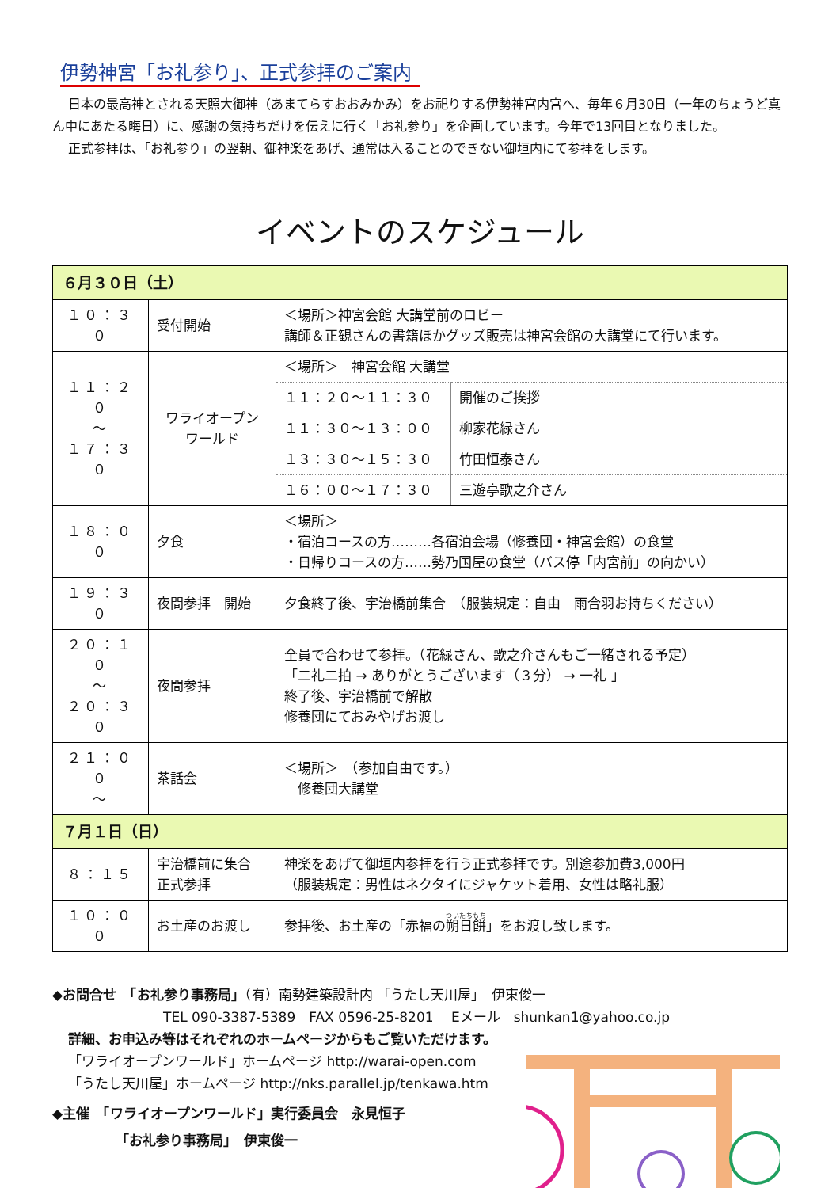伊勢神宮「お礼参り」、正式参拝のご案内
日本の最高神とされる天照大御神（あまてらすおおみかみ）をお祀りする伊勢神宮内宮へ、毎年６月30日（一年のちょうど真ん中にあたる晦日）に、感謝の気持ちだけを伝えに行く「お礼参り」を企画しています。今年で13回目となりました。
正式参拝は、「お礼参り」の翌朝、御神楽をあげ、通常は入ることのできない御垣内にて参拝をします。
イベントのスケジュール
| ６月３０日（土） | | |
| １０：３０ | 受付開始 | ＜場所＞神宮会館 大講堂前のロビー 講師＆正観さんの書籍ほかグッズ販売は神宮会館の大講堂にて行います。 |
| １１：２０ ～ １７：３０ | ワライオープン ワールド | / ＜場所＞ 神宮会館 大講堂 / / / １１：２０～１１：３０ / 開催のご挨拶 / / １１：３０～１３：００ / 柳家花緑さん / / １３：３０～１５：３０ / 竹田恒泰さん / / １６：００～１７：３０ / 三遊亭歌之介さん / |
| １８：００ | 夕食 | ＜場所＞ ・宿泊コースの方………各宿泊会場（修養団・神宮会館）の食堂 ・日帰りコースの方……勢乃国屋の食堂（バス停「内宮前」の向かい） |
| １９：３０ | 夜間参拝 開始 | 夕食終了後、宇治橋前集合 （服装規定：自由 雨合羽お持ちください） |
| ２０：１０ ～ ２０：３０ | 夜間参拝 | 全員で合わせて参拝。（花緑さん、歌之介さんもご一緒される予定） 「二礼二拍 → ありがとうございます（３分） → 一礼 」 終了後、宇治橋前で解散 修養団にておみやげお渡し |
| ２１：００ ～ | 茶話会 | ＜場所＞ （参加自由です。） 修養団大講堂 |
| ７月１日（日） | | |
| ８：１５ | 宇治橋前に集合 正式参拝 | 神楽をあげて御垣内参拝を行う正式参拝です。別途参加費3,000円 （服装規定：男性はネクタイにジャケット着用、女性は略礼服） |
| １０：００ | お土産のお渡し | 参拝後、お土産の「赤福の 朔日餅 」をお渡し致します。 |
◆お問合せ　「お礼参り事務局」（有）南勢建築設計内 「うたし天川屋」　伊東俊一
TEL 090-3387-5389　FAX 0596-25-8201　 Eメール　shunkan1@yahoo.co.jp
詳細、お申込み等はそれぞれのホームページからもご覧いただけます。
「ワライオープンワールド」ホームページ http://warai-open.com
「うたし天川屋」ホームページ http://nks.parallel.jp/tenkawa.htm
◆主催　「ワライオープンワールド」実行委員会　永見恒子
「お礼参り事務局」　伊東俊一